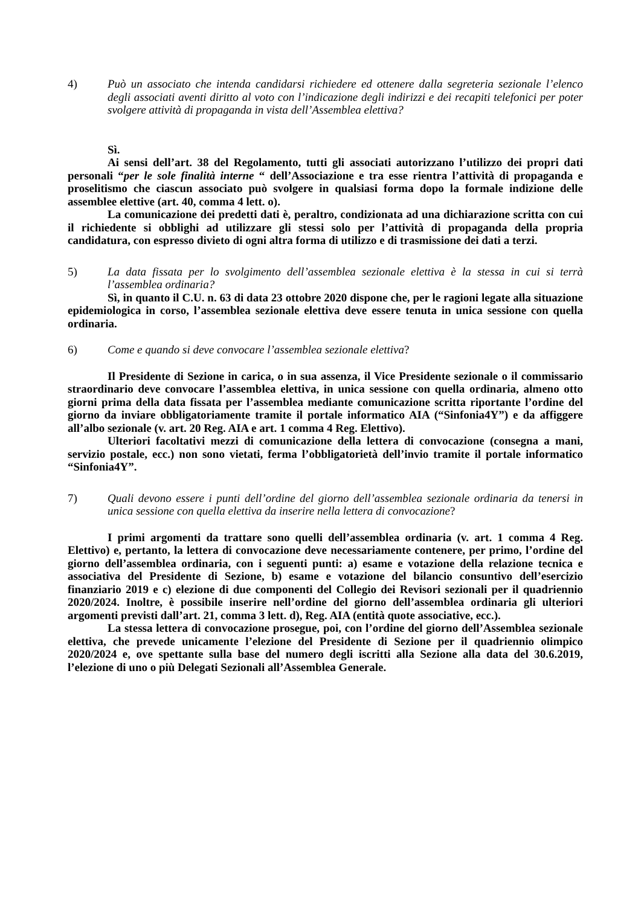4) Può un associato che intenda candidarsi richiedere ed ottenere dalla segreteria sezionale l’elenco degli associati aventi diritto al voto con l’indicazione degli indirizzi e dei recapiti telefonici per poter svolgere attività di propaganda in vista dell’Assemblea elettiva?
Sì.
Ai sensi dell’art. 38 del Regolamento, tutti gli associati autorizzano l’utilizzo dei propri dati personali “per le sole finalità interne “ dell’Associazione e tra esse rientra l’attività di propaganda e proselitismo che ciascun associato può svolgere in qualsiasi forma dopo la formale indizione delle assemblee elettive (art. 40, comma 4 lett. o).
La comunicazione dei predetti dati è, peraltro, condizionata ad una dichiarazione scritta con cui il richiedente si obblighi ad utilizzare gli stessi solo per l’attività di propaganda della propria candidatura, con espresso divieto di ogni altra forma di utilizzo e di trasmissione dei dati a terzi.
5) La data fissata per lo svolgimento dell’assemblea sezionale elettiva è la stessa in cui si terrà l’assemblea ordinaria?
Sì, in quanto il C.U. n. 63 di data 23 ottobre 2020 dispone che, per le ragioni legate alla situazione epidemiologica in corso, l’assemblea sezionale elettiva deve essere tenuta in unica sessione con quella ordinaria.
6) Come e quando si deve convocare l’assemblea sezionale elettiva?
Il Presidente di Sezione in carica, o in sua assenza, il Vice Presidente sezionale o il commissario straordinario deve convocare l’assemblea elettiva, in unica sessione con quella ordinaria, almeno otto giorni prima della data fissata per l’assemblea mediante comunicazione scritta riportante l’ordine del giorno da inviare obbligatoriamente tramite il portale informatico AIA (“Sinfonia4Y”) e da affiggere all’albo sezionale (v. art. 20 Reg. AIA e art. 1 comma 4 Reg. Elettivo).
Ulteriori facoltativi mezzi di comunicazione della lettera di convocazione (consegna a mani, servizio postale, ecc.) non sono vietati, ferma l’obbligatorietà dell’invio tramite il portale informatico “Sinfonia4Y”.
7) Quali devono essere i punti dell’ordine del giorno dell’assemblea sezionale ordinaria da tenersi in unica sessione con quella elettiva da inserire nella lettera di convocazione?
I primi argomenti da trattare sono quelli dell’assemblea ordinaria (v. art. 1 comma 4 Reg. Elettivo) e, pertanto, la lettera di convocazione deve necessariamente contenere, per primo, l’ordine del giorno dell’assemblea ordinaria, con i seguenti punti: a) esame e votazione della relazione tecnica e associativa del Presidente di Sezione, b) esame e votazione del bilancio consuntivo dell’esercizio finanziario 2019 e c) elezione di due componenti del Collegio dei Revisori sezionali per il quadriennio 2020/2024. Inoltre, è possibile inserire nell’ordine del giorno dell’assemblea ordinaria gli ulteriori argomenti previsti dall’art. 21, comma 3 lett. d), Reg. AIA (entità quote associative, ecc.).
La stessa lettera di convocazione prosegue, poi, con l’ordine del giorno dell’Assemblea sezionale elettiva, che prevede unicamente l’elezione del Presidente di Sezione per il quadriennio olimpico 2020/2024 e, ove spettante sulla base del numero degli iscritti alla Sezione alla data del 30.6.2019, l’elezione di uno o più Delegati Sezionali all’Assemblea Generale.